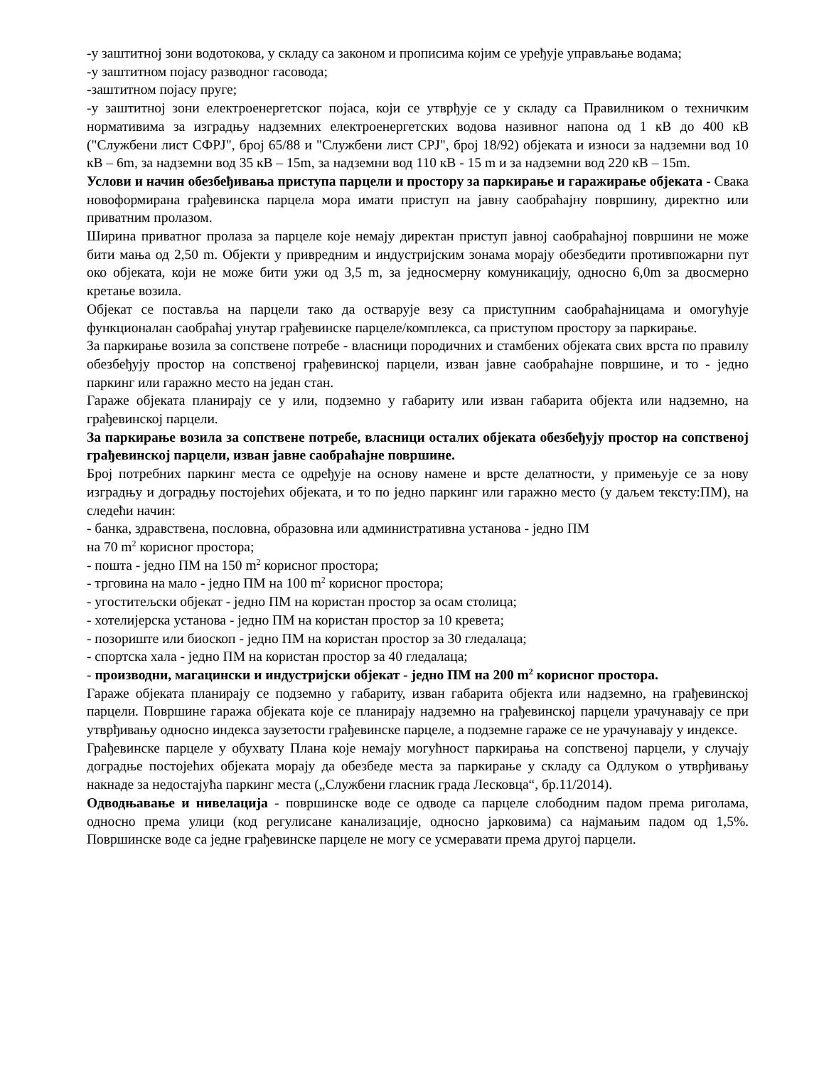-у заштитној зони водотокова, у складу са законом и прописима којим се уређује управљање водама;
-у заштитном појасу разводног гасовода;
-заштитном појасу пруге;
-у заштитној зони електроенергетског појаса, који се утврђује се у складу са Правилником о техничким нормативима за изградњу надземних електроенергетских водова називног напона од 1 кВ до 400 кВ ("Службени лист СФРЈ", број 65/88 и "Службени лист СРЈ", број 18/92) објеката и износи за надземни вод 10 кВ – 6m, за надземни вод 35 кВ – 15m, за надземни вод 110 кВ - 15 m и за надземни вод 220 кВ – 15m.
Услови и начин обезбеђивања приступа парцели и простору за паркирање и гаражирање објеката - Свака новоформирана грађевинска парцела мора имати приступ на јавну саобраћајну површину, директно или приватним пролазом.
Ширина приватног пролаза за парцеле које немају директан приступ јавној саобраћајној површини не може бити мања од 2,50 m. Објекти у привредним и индустријским зонама морају обезбедити противпожарни пут око објеката, који не може бити ужи од 3,5 m, за једносмерну комуникацију, односно 6,0m за двосмерно кретање возила.
Објекат се поставља на парцели тако да остварује везу са приступним саобраћајницама и омогућује функционалан саобраћај унутар грађевинске парцеле/комплекса, са приступом простору за паркирање.
За паркирање возила за сопствене потребе - власници породичних и стамбених објеката свих врста по правилу обезбеђују простор на сопственој грађевинској парцели, изван јавне саобраћајне површине, и то - једно паркинг или гаражно место на један стан.
Гараже објеката планирају се у или, подземно у габариту или изван габарита објекта или надземно, на грађевинској парцели.
За паркирање возила за сопствене потребе, власници осталих објеката обезбеђују простор на сопственој грађевинској парцели, изван јавне саобраћајне површине.
Број потребних паркинг места се одређује на основу намене и врсте делатности, у примењује се за нову изградњу и доградњу постојећих објеката, и то по једно паркинг или гаражно место (у даљем тексту:ПМ), на следећи начин:
- банка, здравствена, пословна, образовна или административна установа - једно ПМ
на 70 m<sup>2</sup> корисног простора;
- пошта - једно ПМ на 150 m<sup>2</sup> корисног простора;
- трговина на мало - једно ПМ на 100 m<sup>2</sup> корисног простора;
- угоститељски објекат - једно ПМ на користан простор за осам столица;
- хотелијерска установа - једно ПМ на користан простор за 10 кревета;
- позориште или биоскоп - једно ПМ на користан простор за 30 гледалаца;
- спортска хала - једно ПМ на користан простор за 40 гледалаца;
- производни, магацински и индустријски објекат - једно ПМ на 200 m<sup>2</sup> корисног простора.
Гараже објеката планирају се подземно у габариту, изван габарита објекта или надземно, на грађевинској парцели. Површине гаража објеката које се планирају надземно на грађевинској парцели урачунавају се при утврђивању односно индекса заузетости грађевинске парцеле, а подземне гараже се не урачунавају у индексе.
Грађевинске парцеле у обухвату Плана које немају могућност паркирања на сопственој парцели, у случају доградње постојећих објеката морају да обезбеде места за паркирање у складу са Одлуком о утврђивању накнаде за недостајућа паркинг места („Службени гласник града Лесковца“, бр.11/2014).
Одводњавање и нивелација - површинске воде се одводе са парцеле слободним падом према риголама, односно према улици (код регулисане канализације, односно јарковима) са најмањим падом од 1,5%. Површинске воде са једне грађевинске парцеле не могу се усмеравати према другој парцели.